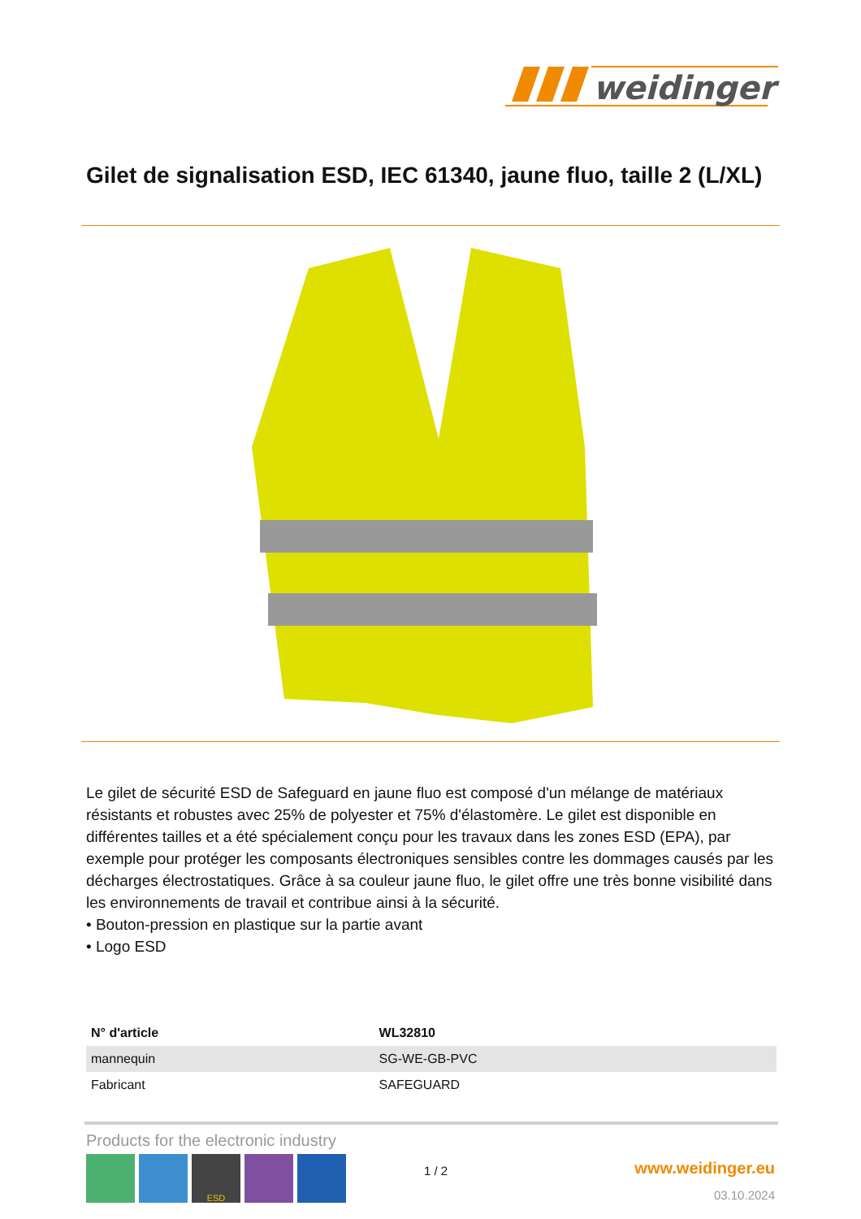weidinger
Gilet de signalisation ESD, IEC 61340, jaune fluo, taille 2 (L/XL)
Le gilet de sécurité ESD de Safeguard en jaune fluo est composé d'un mélange de matériaux résistants et robustes avec 25% de polyester et 75% d'élastomère. Le gilet est disponible en différentes tailles et a été spécialement conçu pour les travaux dans les zones ESD (EPA), par exemple pour protéger les composants électroniques sensibles contre les dommages causés par les décharges électrostatiques. Grâce à sa couleur jaune fluo, le gilet offre une très bonne visibilité dans les environnements de travail et contribue ainsi à la sécurité.
• Bouton-pression en plastique sur la partie avant
• Logo ESD
| N° d'article | WL32810 |
| --- | --- |
| mannequin | SG-WE-GB-PVC |
| Fabricant | SAFEGUARD |
Products for the electronic industry
ESD
1 / 2 www.weidinger.eu
03.10.2024